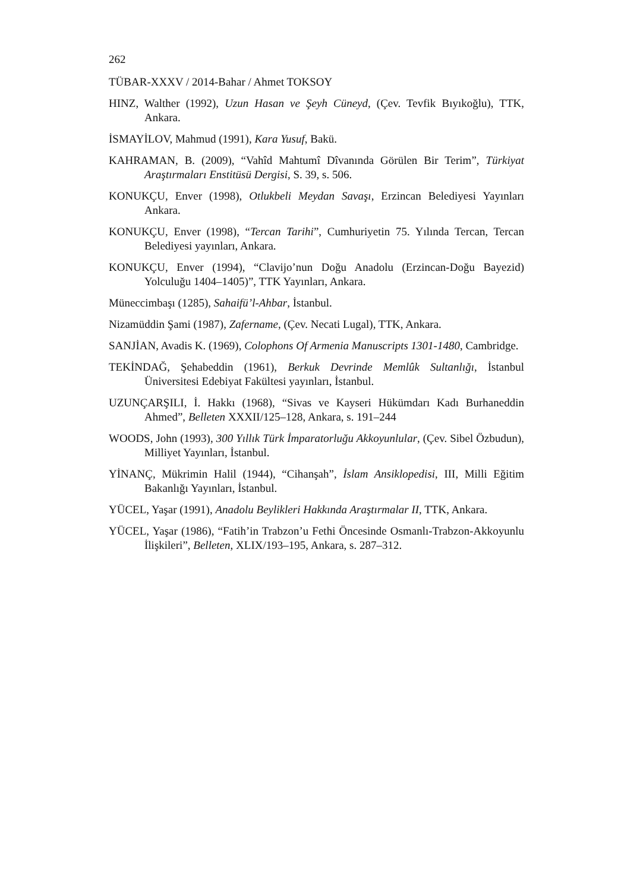262
TÜBAR-XXXV / 2014-Bahar / Ahmet TOKSOY
HINZ, Walther (1992), Uzun Hasan ve Şeyh Cüneyd, (Çev. Tevfik Bıyıkoğlu), TTK, Ankara.
İSMAYİLOV, Mahmud (1991), Kara Yusuf, Bakü.
KAHRAMAN, B. (2009), “Vahîd Mahtumî Dîvanında Görülen Bir Terim”, Türkiyat Araştırmaları Enstitüsü Dergisi, S. 39, s. 506.
KONUKÇU, Enver (1998), Otlukbeli Meydan Savaşı, Erzincan Belediyesi Yayınları Ankara.
KONUKÇU, Enver (1998), “Tercan Tarihi”, Cumhuriyetin 75. Yılında Tercan, Tercan Belediyesi yayınları, Ankara.
KONUKÇU, Enver (1994), “Clavijo’nun Doğu Anadolu (Erzincan-Doğu Bayezid) Yolculuğu 1404–1405)”, TTK Yayınları, Ankara.
Müneccimbaşı (1285), Sahaifü’l-Ahbar, İstanbul.
Nizamüddin Şami (1987), Zafername, (Çev. Necati Lugal), TTK, Ankara.
SANJİAN, Avadis K. (1969), Colophons Of Armenia Manuscripts 1301-1480, Cambridge.
TEKİNDAĞ, Şehabeddin (1961), Berkuk Devrinde Memlûk Sultanlığı, İstanbul Üniversitesi Edebiyat Fakültesi yayınları, İstanbul.
UZUNÇARŞILI, İ. Hakkı (1968), “Sivas ve Kayseri Hükümdarı Kadı Burhaneddin Ahmed”, Belleten XXXII/125–128, Ankara, s. 191–244
WOODS, John (1993), 300 Yıllık Türk İmparatorluğu Akkoyunlular, (Çev. Sibel Özbudun), Milliyet Yayınları, İstanbul.
YİNANÇ, Mükrimin Halil (1944), “Cihanşah”, İslam Ansiklopedisi, III, Milli Eğitim Bakanlığı Yayınları, İstanbul.
YÜCEL, Yaşar (1991), Anadolu Beylikleri Hakkında Araştırmalar II, TTK, Ankara.
YÜCEL, Yaşar (1986), “Fatih’in Trabzon’u Fethi Öncesinde Osmanlı-Trabzon-Akkoyunlu İlişkileri”, Belleten, XLIX/193–195, Ankara, s. 287–312.